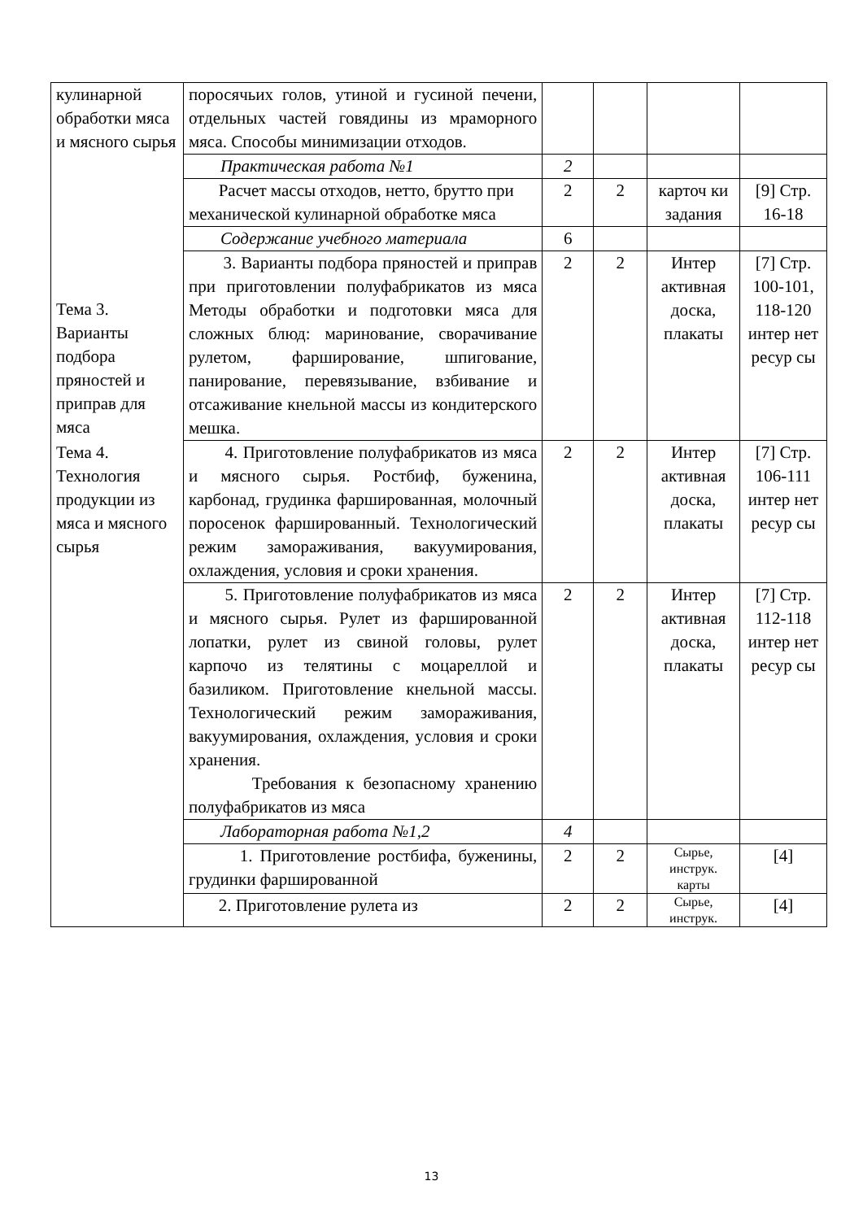| кулинарной обработки мяса и мясного сырья | поросячьих голов, утиной и гусиной печени, отдельных частей говядины из мраморного мяса. Способы минимизации отходов. | | | | |
| | Практическая работа №1 | 2 | | | |
| | Расчет массы отходов, нетто, брутто при механической кулинарной обработке мяса | 2 | 2 | карточ ки задания | [9] Стр. 16-18 |
| Тема 3. Варианты подбора пряностей и приправ для мяса | Содержание учебного материала | 6 | | | |
| | 3. Варианты подбора пряностей и приправ при приготовлении полуфабрикатов из мяса Методы обработки и подготовки мяса для сложных блюд: маринование, сворачивание рулетом, фарширование, шпигование, панирование, перевязывание, взбивание и отсаживание кнельной массы из кондитерского мешка. | 2 | 2 | Интер активная доска, плакаты | [7] Стр. 100-101, 118-120 интер нет ресур сы |
| Тема 4. Технология продукции из мяса и мясного сырья | 4. Приготовление полуфабрикатов из мяса и мясного сырья. Ростбиф, буженина, карбонад, грудинка фаршированная, молочный поросенок фаршированный. Технологический режим замораживания, вакуумирования, охлаждения, условия и сроки хранения. | 2 | 2 | Интер активная доска, плакаты | [7] Стр. 106-111 интер нет ресур сы |
| | 5. Приготовление полуфабрикатов из мяса и мясного сырья. Рулет из фаршированной лопатки, рулет из свиной головы, рулет карпочо из телятины с моцареллой и базиликом. Приготовление кнельной массы. Технологический режим замораживания, вакуумирования, охлаждения, условия и сроки хранения. Требования к безопасному хранению полуфабрикатов из мяса | 2 | 2 | Интер активная доска, плакаты | [7] Стр. 112-118 интер нет ресур сы |
| | Лабораторная работа №1,2 | 4 | | | |
| | 1. Приготовление ростбифа, буженины, грудинки фаршированной | 2 | 2 | Сырье, инструк. карты | [4] |
| | 2. Приготовление рулета из | 2 | 2 | Сырье, инструк. | [4] |
13